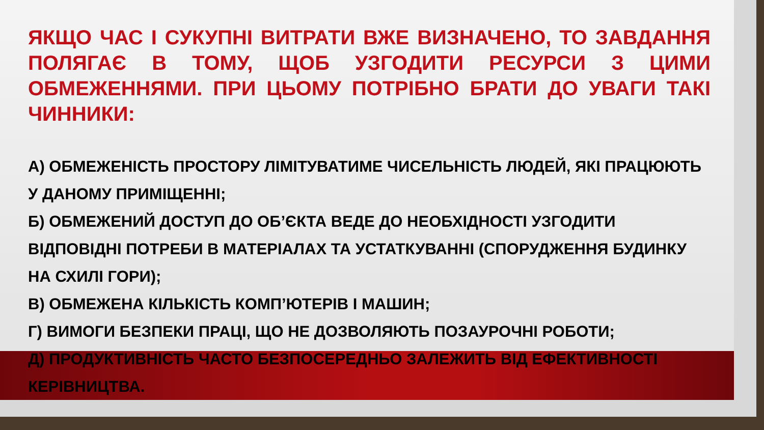ЯКЩО ЧАС І СУКУПНІ ВИТРАТИ ВЖЕ ВИЗНАЧЕНО, ТО ЗАВДАННЯ ПОЛЯГАЄ В ТОМУ, ЩОБ УЗГОДИТИ РЕСУРСИ З ЦИМИ ОБМЕЖЕННЯМИ. ПРИ ЦЬОМУ ПОТРІБНО БРАТИ ДО УВАГИ ТАКІ ЧИННИКИ:
А) ОБМЕЖЕНІСТЬ ПРОСТОРУ ЛІМІТУВАТИМЕ ЧИСЕЛЬНІСТЬ ЛЮДЕЙ, ЯКІ ПРАЦЮЮТЬ У ДАНОМУ ПРИМІЩЕННІ;
Б) ОБМЕЖЕНИЙ ДОСТУП ДО ОБ’ЄКТА ВЕДЕ ДО НЕОБХІДНОСТІ УЗГОДИТИ ВІДПОВІДНІ ПОТРЕБИ В МАТЕРІАЛАХ ТА УСТАТКУВАННІ (СПОРУДЖЕННЯ БУДИНКУ НА СХИЛІ ГОРИ);
В) ОБМЕЖЕНА КІЛЬКІСТЬ КОМП’ЮТЕРІВ І МАШИН;
Г) ВИМОГИ БЕЗПЕКИ ПРАЦІ, ЩО НЕ ДОЗВОЛЯЮТЬ ПОЗАУРОЧНІ РОБОТИ;
Д) ПРОДУКТИВНІСТЬ ЧАСТО БЕЗПОСЕРЕДНЬО ЗАЛЕЖИТЬ ВІД ЕФЕКТИВНОСТІ КЕРІВНИЦТВА.